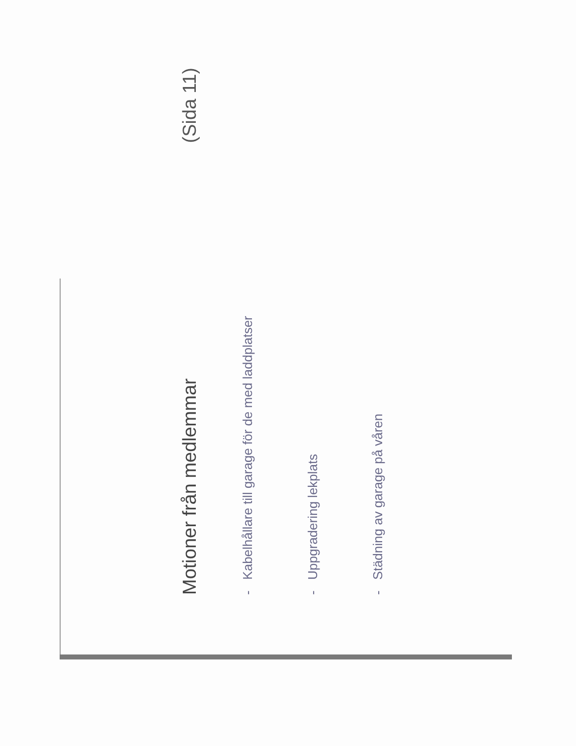Motioner från medlemmar
(Sida 11)
- Kabelhållare till garage för de med laddplatser
- Uppgradering lekplats
- Städning av garage på våren